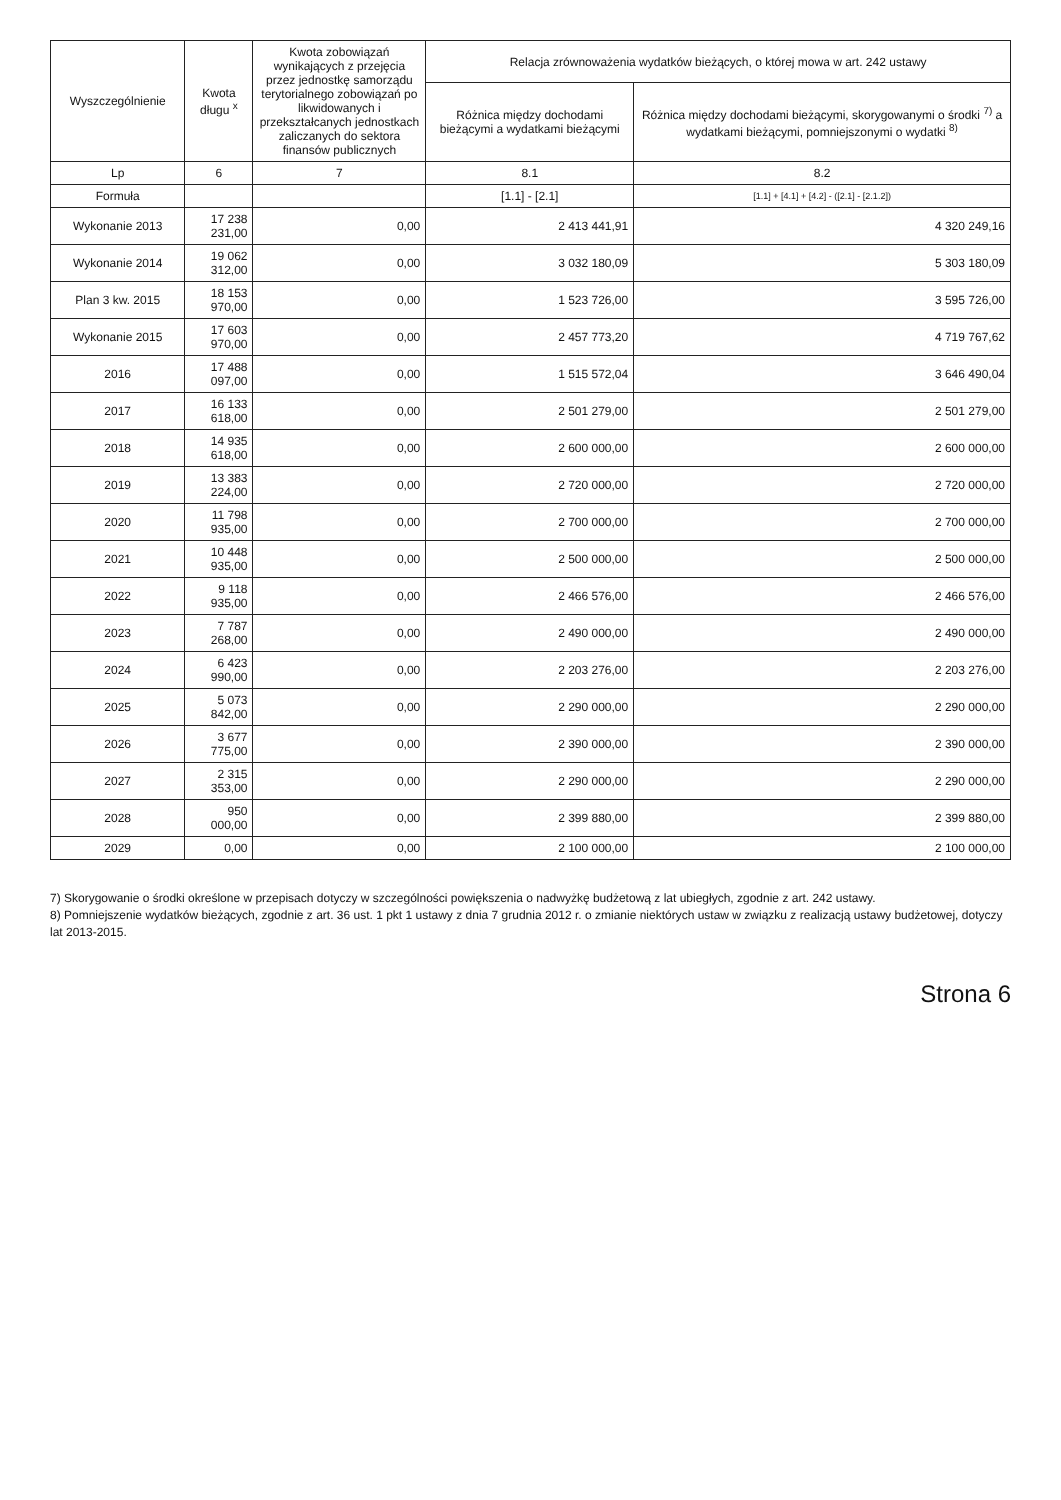| Wyszczególnienie | Kwota długu <sup>x</sup> | Kwota zobowiązań wynikających z przejęcia przez jednostkę samorządu terytorialnego zobowiązań po likwidowanych i przekształcanych jednostkach zaliczanych do sektora finansów publicznych | Relacja zrównoważenia wydatków bieżących, o której mowa w art. 242 ustawy | |
| --- | --- | --- | --- | --- |
| | | | Różnica między dochodami bieżącymi a wydatkami bieżącymi | Różnica między dochodami bieżącymi, skorygowanymi o środki <sup>7)</sup> a wydatkami bieżącymi, pomniejszonymi o wydatki <sup>8)</sup> |
| Lp | 6 | 7 | 8.1 | 8.2 |
| Formuła | | | [1.1] - [2.1] | [1.1] + [4.1] + [4.2] - ([2.1] - [2.1.2]) |
| Wykonanie 2013 | 17 238 231,00 | 0,00 | 2 413 441,91 | 4 320 249,16 |
| Wykonanie 2014 | 19 062 312,00 | 0,00 | 3 032 180,09 | 5 303 180,09 |
| Plan 3 kw. 2015 | 18 153 970,00 | 0,00 | 1 523 726,00 | 3 595 726,00 |
| Wykonanie 2015 | 17 603 970,00 | 0,00 | 2 457 773,20 | 4 719 767,62 |
| 2016 | 17 488 097,00 | 0,00 | 1 515 572,04 | 3 646 490,04 |
| 2017 | 16 133 618,00 | 0,00 | 2 501 279,00 | 2 501 279,00 |
| 2018 | 14 935 618,00 | 0,00 | 2 600 000,00 | 2 600 000,00 |
| 2019 | 13 383 224,00 | 0,00 | 2 720 000,00 | 2 720 000,00 |
| 2020 | 11 798 935,00 | 0,00 | 2 700 000,00 | 2 700 000,00 |
| 2021 | 10 448 935,00 | 0,00 | 2 500 000,00 | 2 500 000,00 |
| 2022 | 9 118 935,00 | 0,00 | 2 466 576,00 | 2 466 576,00 |
| 2023 | 7 787 268,00 | 0,00 | 2 490 000,00 | 2 490 000,00 |
| 2024 | 6 423 990,00 | 0,00 | 2 203 276,00 | 2 203 276,00 |
| 2025 | 5 073 842,00 | 0,00 | 2 290 000,00 | 2 290 000,00 |
| 2026 | 3 677 775,00 | 0,00 | 2 390 000,00 | 2 390 000,00 |
| 2027 | 2 315 353,00 | 0,00 | 2 290 000,00 | 2 290 000,00 |
| 2028 | 950 000,00 | 0,00 | 2 399 880,00 | 2 399 880,00 |
| 2029 | 0,00 | 0,00 | 2 100 000,00 | 2 100 000,00 |
7) Skorygowanie o środki określone w przepisach dotyczy w szczególności powiększenia o nadwyżkę budżetową z lat ubiegłych, zgodnie z art. 242 ustawy.
8) Pomniejszenie wydatków bieżących, zgodnie z art. 36 ust. 1 pkt 1 ustawy z dnia 7 grudnia 2012 r. o zmianie niektórych ustaw w związku z realizacją ustawy budżetowej, dotyczy lat 2013-2015.
Strona 6